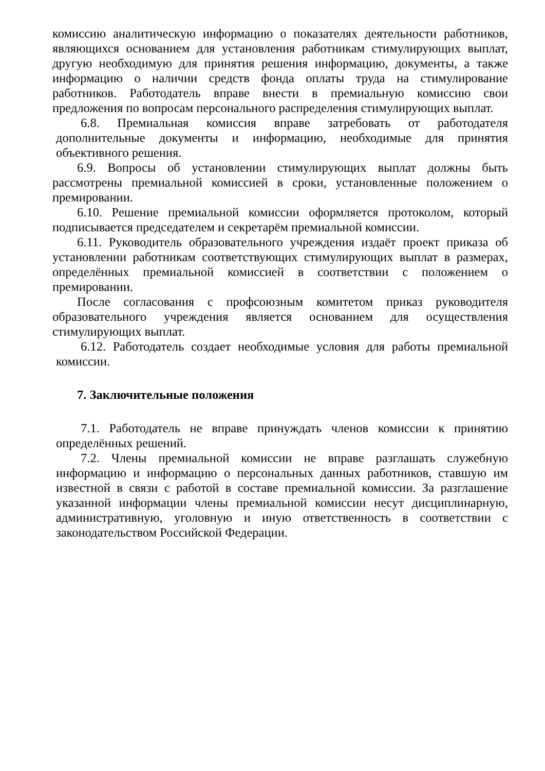комиссию аналитическую информацию о показателях деятельности работников, являющихся основанием для установления работникам стимулирующих выплат, другую необходимую для принятия решения информацию, документы, а также информацию о наличии средств фонда оплаты труда на стимулирование работников. Работодатель вправе внести в премиальную комиссию свои предложения по вопросам персонального распределения стимулирующих выплат.
6.8. Премиальная комиссия вправе затребовать от работодателя дополнительные документы и информацию, необходимые для принятия объективного решения.
6.9. Вопросы об установлении стимулирующих выплат должны быть рассмотрены премиальной комиссией в сроки, установленные положением о премировании.
6.10. Решение премиальной комиссии оформляется протоколом, который подписывается председателем и секретарём премиальной комиссии.
6.11. Руководитель образовательного учреждения издаёт проект приказа об установлении работникам соответствующих стимулирующих выплат в размерах, определённых премиальной комиссией в соответствии с положением о премировании.
После согласования с профсоюзным комитетом приказ руководителя образовательного учреждения является основанием для осуществления стимулирующих выплат.
6.12. Работодатель создает необходимые условия для работы премиальной комиссии.
7. Заключительные положения
7.1. Работодатель не вправе принуждать членов комиссии к принятию определённых решений.
7.2. Члены премиальной комиссии не вправе разглашать служебную информацию и информацию о персональных данных работников, ставшую им известной в связи с работой в составе премиальной комиссии. За разглашение указанной информации члены премиальной комиссии несут дисциплинарную, административную, уголовную и иную ответственность в соответствии с законодательством Российской Федерации.